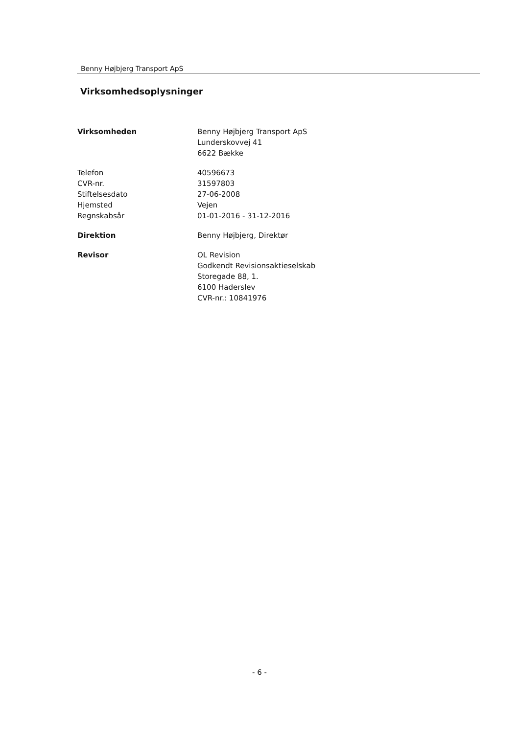Benny Højbjerg Transport ApS
Virksomhedsoplysninger
| Virksomheden | Benny Højbjerg Transport ApS Lunderskovvej 41 6622 Bække |
| Telefon | 40596673 |
| CVR-nr. | 31597803 |
| Stiftelsesdato | 27-06-2008 |
| Hjemsted | Vejen |
| Regnskabsår | 01-01-2016 - 31-12-2016 |
| Direktion | Benny Højbjerg, Direktør |
| Revisor | OL Revision Godkendt Revisionsaktieselskab Storegade 88, 1. 6100 Haderslev CVR-nr.: 10841976 |
- 6 -